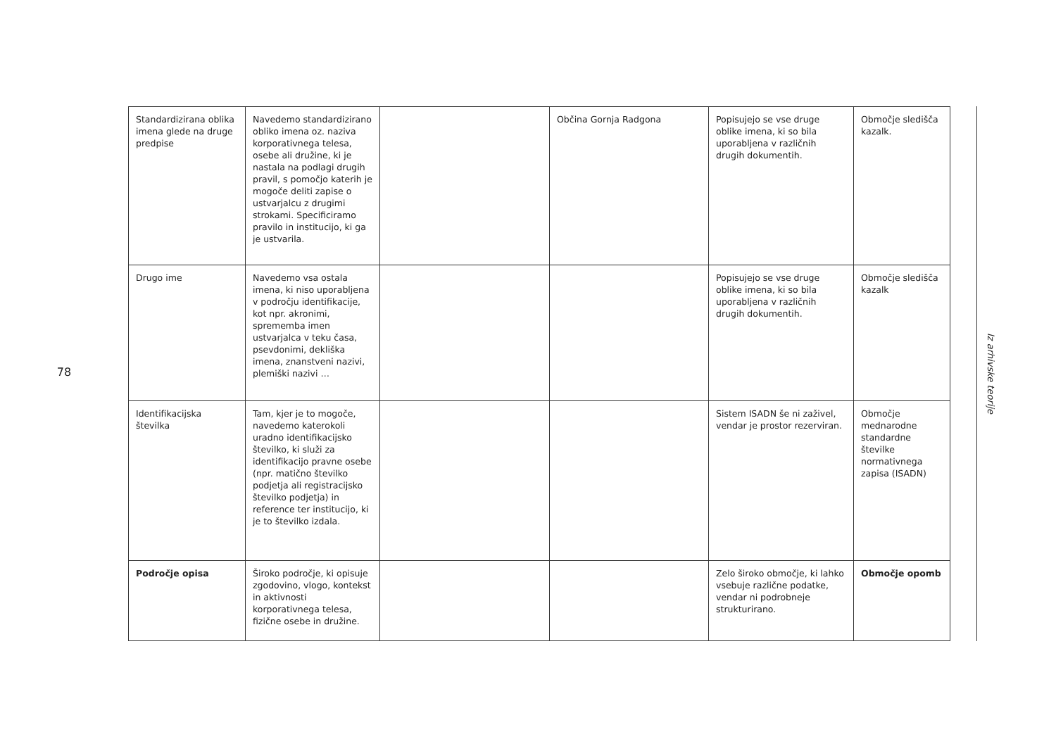78
| Standardizirana oblika imena glede na druge predpise | Navedemo standardizirano obliko imena oz. naziva korporativnega telesa, osebe ali družine, ki je nastala na podlagi drugih pravil, s pomočjo katerih je mogoče deliti zapise o ustvarjalcu z drugimi strokami. Specificiramo pravilo in institucijo, ki ga je ustvarila. | | Občina Gornja Radgona | Popisujejo se vse druge oblike imena, ki so bila uporabljena v različnih drugih dokumentih. | Območje sledišča kazalk. |
| Drugo ime | Navedemo vsa ostala imena, ki niso uporabljena v področju identifikacije, kot npr. akronimi, sprememba imen ustvarjalca v teku časa, psevdonimi, dekliška imena, znanstveni nazivi, plemiški nazivi … | | | Popisujejo se vse druge oblike imena, ki so bila uporabljena v različnih drugih dokumentih. | Območje sledišča kazalk |
| Identifikacijska številka | Tam, kjer je to mogoče, navedemo katerokoli uradno identifikacijsko številko, ki služi za identifikacijo pravne osebe (npr. matično številko podjetja ali registracijsko številko podjetja) in reference ter institucijo, ki je to številko izdala. | | | Sistem ISADN še ni zaživel, vendar je prostor rezerviran. | Območje mednarodne standardne številke normativnega zapisa (ISADN) |
| Področje opisa | Široko področje, ki opisuje zgodovino, vlogo, kontekst in aktivnosti korporativnega telesa, fizične osebe in družine. | | | Zelo široko območje, ki lahko vsebuje različne podatke, vendar ni podrobneje strukturirano. | Območje opomb |
Iz arhivske teorije